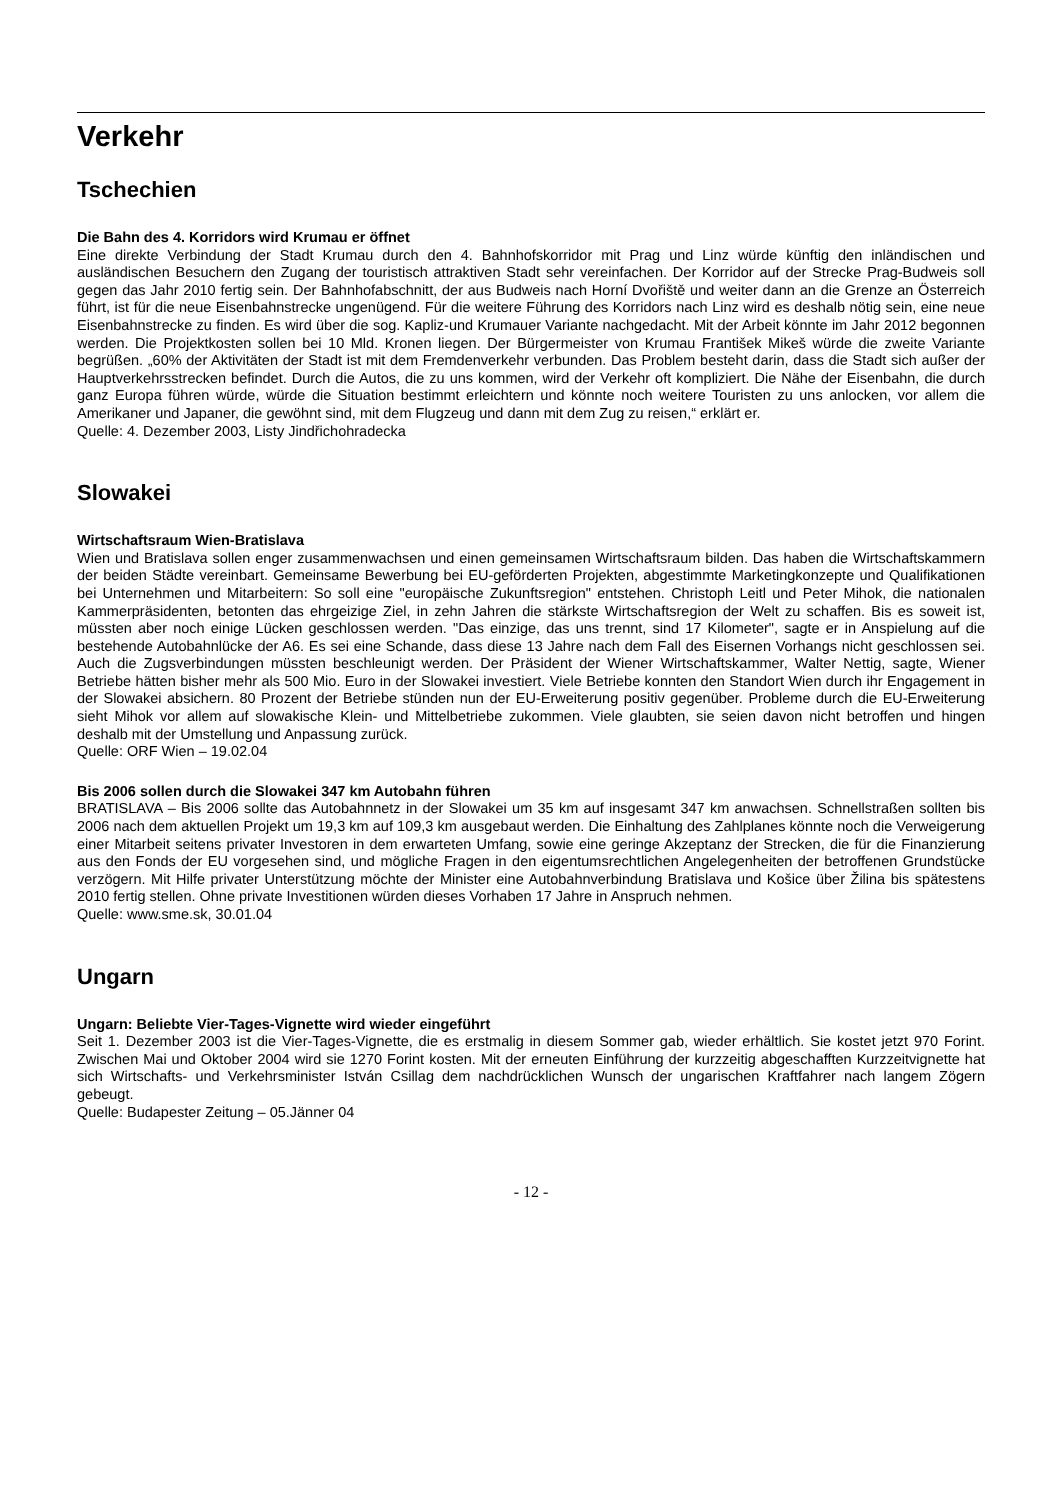Verkehr
Tschechien
Die Bahn des 4. Korridors wird Krumau er öffnet
Eine direkte Verbindung der Stadt Krumau durch den 4. Bahnhofskorridor mit Prag und Linz würde künftig den inländischen und ausländischen Besuchern den Zugang der touristisch attraktiven Stadt sehr vereinfachen. Der Korridor auf der Strecke Prag-Budweis soll gegen das Jahr 2010 fertig sein. Der Bahnhofabschnitt, der aus Budweis nach Horní Dvořiště und weiter dann an die Grenze an Österreich führt, ist für die neue Eisenbahnstrecke ungenügend. Für die weitere Führung des Korridors nach Linz wird es deshalb nötig sein, eine neue Eisenbahnstrecke zu finden. Es wird über die sog. Kapliz-und Krumauer Variante nachgedacht. Mit der Arbeit könnte im Jahr 2012 begonnen werden. Die Projektkosten sollen bei 10 Mld. Kronen liegen. Der Bürgermeister von Krumau František Mikeš würde die zweite Variante begrüßen. „60% der Aktivitäten der Stadt ist mit dem Fremdenverkehr verbunden. Das Problem besteht darin, dass die Stadt sich außer der Hauptverkehrsstrecken befindet. Durch die Autos, die zu uns kommen, wird der Verkehr oft kompliziert. Die Nähe der Eisenbahn, die durch ganz Europa führen würde, würde die Situation bestimmt erleichtern und könnte noch weitere Touristen zu uns anlocken, vor allem die Amerikaner und Japaner, die gewöhnt sind, mit dem Flugzeug und dann mit dem Zug zu reisen,“ erklärt er.
Quelle: 4. Dezember 2003, Listy Jindřichohradecka
Slowakei
Wirtschaftsraum Wien-Bratislava
Wien und Bratislava sollen enger zusammenwachsen und einen gemeinsamen Wirtschaftsraum bilden. Das haben die Wirtschaftskammern der beiden Städte vereinbart. Gemeinsame Bewerbung bei EU-geförderten Projekten, abgestimmte Marketingkonzepte und Qualifikationen bei Unternehmen und Mitarbeitern: So soll eine "europäische Zukunftsregion" entstehen. Christoph Leitl und Peter Mihok, die nationalen Kammerpräsidenten, betonten das ehrgeizige Ziel, in zehn Jahren die stärkste Wirtschaftsregion der Welt zu schaffen. Bis es soweit ist, müssten aber noch einige Lücken geschlossen werden. "Das einzige, das uns trennt, sind 17 Kilometer", sagte er in Anspielung auf die bestehende Autobahnlücke der A6. Es sei eine Schande, dass diese 13 Jahre nach dem Fall des Eisernen Vorhangs nicht geschlossen sei. Auch die Zugsverbindungen müssten beschleunigt werden. Der Präsident der Wiener Wirtschaftskammer, Walter Nettig, sagte, Wiener Betriebe hätten bisher mehr als 500 Mio. Euro in der Slowakei investiert. Viele Betriebe konnten den Standort Wien durch ihr Engagement in der Slowakei absichern. 80 Prozent der Betriebe stünden nun der EU-Erweiterung positiv gegenüber. Probleme durch die EU-Erweiterung sieht Mihok vor allem auf slowakische Klein- und Mittelbetriebe zukommen. Viele glaubten, sie seien davon nicht betroffen und hingen deshalb mit der Umstellung und Anpassung zurück.
Quelle: ORF Wien – 19.02.04
Bis 2006 sollen durch die Slowakei 347 km Autobahn führen
BRATISLAVA – Bis 2006 sollte das Autobahnnetz in der Slowakei um 35 km auf insgesamt 347 km anwachsen. Schnellstraßen sollten bis 2006 nach dem aktuellen Projekt um 19,3 km auf 109,3 km ausgebaut werden. Die Einhaltung des Zahlplanes könnte noch die Verweigerung einer Mitarbeit seitens privater Investoren in dem erwarteten Umfang, sowie eine geringe Akzeptanz der Strecken, die für die Finanzierung aus den Fonds der EU vorgesehen sind, und mögliche Fragen in den eigentumsrechtlichen Angelegenheiten der betroffenen Grundstücke verzögern. Mit Hilfe privater Unterstützung möchte der Minister eine Autobahnverbindung Bratislava und Košice über Žilina bis spätestens 2010 fertig stellen. Ohne private Investitionen würden dieses Vorhaben 17 Jahre in Anspruch nehmen.
Quelle: www.sme.sk, 30.01.04
Ungarn
Ungarn: Beliebte Vier-Tages-Vignette wird wieder eingeführt
Seit 1. Dezember 2003 ist die Vier-Tages-Vignette, die es erstmalig in diesem Sommer gab, wieder erhältlich. Sie kostet jetzt 970 Forint. Zwischen Mai und Oktober 2004 wird sie 1270 Forint kosten. Mit der erneuten Einführung der kurzzeitig abgeschafften Kurzzeitvignette hat sich Wirtschafts- und Verkehrsminister István Csillag dem nachdrücklichen Wunsch der ungarischen Kraftfahrer nach langem Zögern gebeugt.
Quelle: Budapester Zeitung – 05.Jänner 04
- 12 -